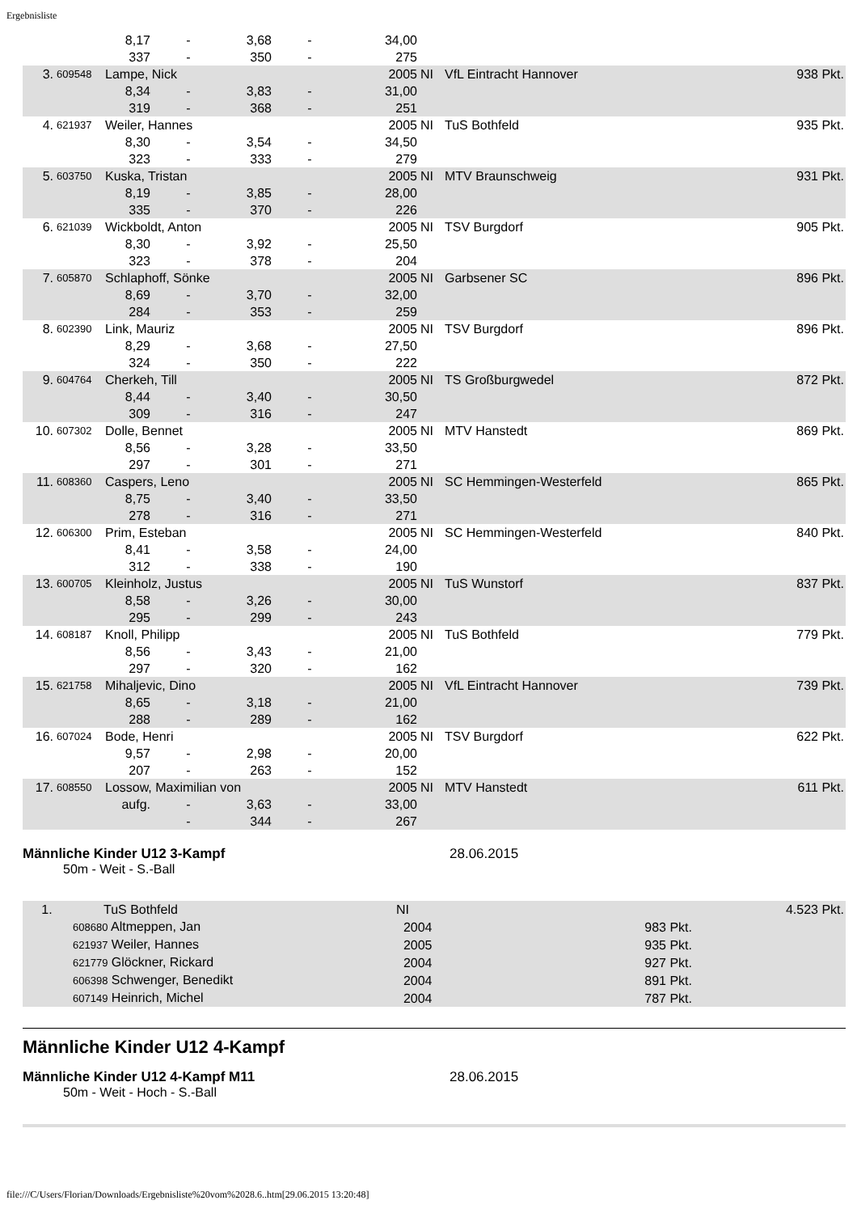Ergebnisliste
| | | 8,17 | - | 3,68 | - | 34,00 | | | |
| | | 337 | - | 350 | - | 275 | | | |
| 3. | 609548 | Lampe, Nick | | | | 2005 | NI | VfL Eintracht Hannover | 938 Pkt. |
| | | 8,34 | - | 3,83 | - | 31,00 | | | |
| | | 319 | - | 368 | - | 251 | | | |
| 4. | 621937 | Weiler, Hannes | | | | 2005 | NI | TuS Bothfeld | 935 Pkt. |
| | | 8,30 | - | 3,54 | - | 34,50 | | | |
| | | 323 | - | 333 | - | 279 | | | |
| 5. | 603750 | Kuska, Tristan | | | | 2005 | NI | MTV Braunschweig | 931 Pkt. |
| | | 8,19 | - | 3,85 | - | 28,00 | | | |
| | | 335 | - | 370 | - | 226 | | | |
| 6. | 621039 | Wickboldt, Anton | | | | 2005 | NI | TSV Burgdorf | 905 Pkt. |
| | | 8,30 | - | 3,92 | - | 25,50 | | | |
| | | 323 | - | 378 | - | 204 | | | |
| 7. | 605870 | Schlaphoff, Sönke | | | | 2005 | NI | Garbsener SC | 896 Pkt. |
| | | 8,69 | - | 3,70 | - | 32,00 | | | |
| | | 284 | - | 353 | - | 259 | | | |
| 8. | 602390 | Link, Mauriz | | | | 2005 | NI | TSV Burgdorf | 896 Pkt. |
| | | 8,29 | - | 3,68 | - | 27,50 | | | |
| | | 324 | - | 350 | - | 222 | | | |
| 9. | 604764 | Cherkeh, Till | | | | 2005 | NI | TS Großburgwedel | 872 Pkt. |
| | | 8,44 | - | 3,40 | - | 30,50 | | | |
| | | 309 | - | 316 | - | 247 | | | |
| 10. | 607302 | Dolle, Bennet | | | | 2005 | NI | MTV Hanstedt | 869 Pkt. |
| | | 8,56 | - | 3,28 | - | 33,50 | | | |
| | | 297 | - | 301 | - | 271 | | | |
| 11. | 608360 | Caspers, Leno | | | | 2005 | NI | SC Hemmingen-Westerfeld | 865 Pkt. |
| | | 8,75 | - | 3,40 | - | 33,50 | | | |
| | | 278 | - | 316 | - | 271 | | | |
| 12. | 606300 | Prim, Esteban | | | | 2005 | NI | SC Hemmingen-Westerfeld | 840 Pkt. |
| | | 8,41 | - | 3,58 | - | 24,00 | | | |
| | | 312 | - | 338 | - | 190 | | | |
| 13. | 600705 | Kleinholz, Justus | | | | 2005 | NI | TuS Wunstorf | 837 Pkt. |
| | | 8,58 | - | 3,26 | - | 30,00 | | | |
| | | 295 | - | 299 | - | 243 | | | |
| 14. | 608187 | Knoll, Philipp | | | | 2005 | NI | TuS Bothfeld | 779 Pkt. |
| | | 8,56 | - | 3,43 | - | 21,00 | | | |
| | | 297 | - | 320 | - | 162 | | | |
| 15. | 621758 | Mihaljevic, Dino | | | | 2005 | NI | VfL Eintracht Hannover | 739 Pkt. |
| | | 8,65 | - | 3,18 | - | 21,00 | | | |
| | | 288 | - | 289 | - | 162 | | | |
| 16. | 607024 | Bode, Henri | | | | 2005 | NI | TSV Burgdorf | 622 Pkt. |
| | | 9,57 | - | 2,98 | - | 20,00 | | | |
| | | 207 | - | 263 | - | 152 | | | |
| 17. | 608550 | Lossow, Maximilian von | | | | 2005 | NI | MTV Hanstedt | 611 Pkt. |
| | | aufg. | - | 3,63 | - | 33,00 | | | |
| | | | - | 344 | - | 267 | | | |
Männliche Kinder U12 3-Kampf 28.06.2015
50m - Weit - S.-Ball
| 1. | TuS Bothfeld | NI | | 4.523 Pkt. |
| | 608680 Altmeppen, Jan | 2004 | 983 Pkt. | |
| | 621937 Weiler, Hannes | 2005 | 935 Pkt. | |
| | 621779 Glöckner, Rickard | 2004 | 927 Pkt. | |
| | 606398 Schwenger, Benedikt | 2004 | 891 Pkt. | |
| | 607149 Heinrich, Michel | 2004 | 787 Pkt. | |
Männliche Kinder U12 4-Kampf
Männliche Kinder U12 4-Kampf M11 28.06.2015
50m - Weit - Hoch - S.-Ball
file:///C/Users/Florian/Downloads/Ergebnisliste%20vom%2028.6..htm[29.06.2015 13:20:48]